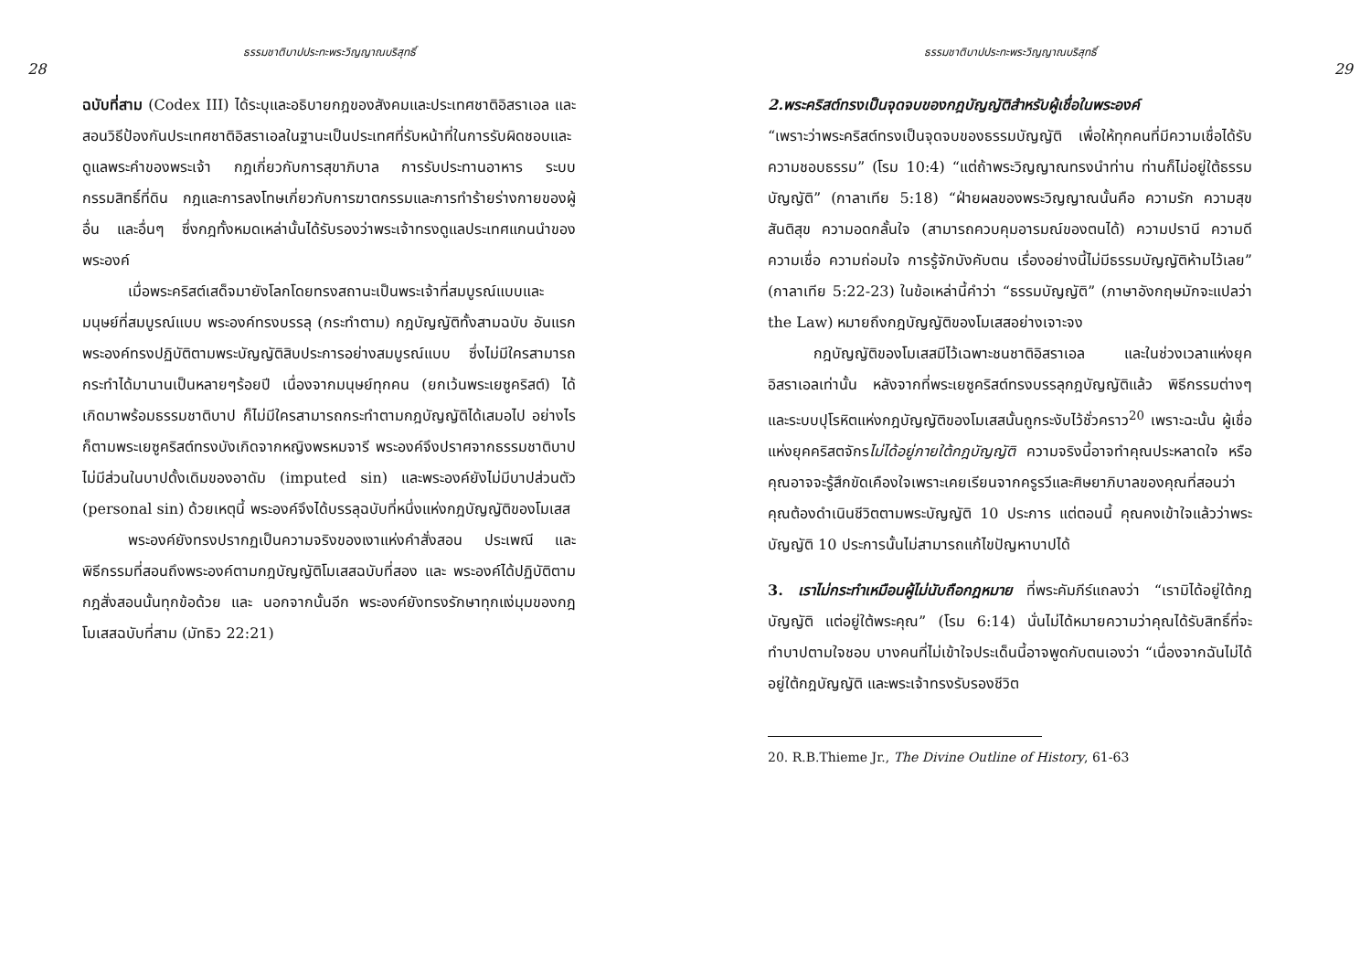28 ธรรมชาติบาปประทะพระวิญญาณบริสุทธิ์
ฉบับที่สาม (Codex III) ได้ระบุและอธิบายกฎของสังคมและประเทศชาติอิสราเอล และสอนวิธีป้องกันประเทศชาติอิสราเอลในฐานะเป็นประเทศที่รับหน้าที่ในการรับผิดชอบและดูแลพระคำของพระเจ้า กฎเกี่ยวกับการสุขาภิบาล การรับประทานอาหาร ระบบกรรมสิทธิ์ที่ดิน กฎและการลงโทษเกี่ยวกับการฆาตกรรมและการทำร้ายร่างกายของผู้อื่น และอื่นๆ ซึ่งกฎทั้งหมดเหล่านั้นได้รับรองว่าพระเจ้าทรงดูแลประเทศแกนนำของพระองค์
เมื่อพระคริสต์เสด็จมายังโลกโดยทรงสถานะเป็นพระเจ้าที่สมบูรณ์แบบและมนุษย์ที่สมบูรณ์แบบ พระองค์ทรงบรรลุ (กระทำตาม) กฎบัญญัติทั้งสามฉบับ อันแรก พระองค์ทรงปฏิบัติตามพระบัญญัติสิบประการอย่างสมบูรณ์แบบ ซึ่งไม่มีใครสามารถกระทำได้มานานเป็นหลายๆร้อยปี เนื่องจากมนุษย์ทุกคน (ยกเว้นพระเยซูคริสต์) ได้เกิดมาพร้อมธรรมชาติบาป ก็ไม่มีใครสามารถกระทำตามกฎบัญญัติได้เสมอไป อย่างไรก็ตามพระเยซูคริสต์ทรงบังเกิดจากหญิงพรหมจารี พระองค์จึงปราศจากธรรมชาติบาป ไม่มีส่วนในบาปดั้งเดิมของอาดัม (imputed sin) และพระองค์ยังไม่มีบาปส่วนตัว (personal sin) ด้วยเหตุนี้ พระองค์จึงได้บรรลุฉบับที่หนึ่งแห่งกฎบัญญัติของโมเสส
พระองค์ยังทรงปรากฏเป็นความจริงของเงาแห่งคำสั่งสอน ประเพณี และ พิธีกรรมที่สอนถึงพระองค์ตามกฎบัญญัติโมเสสฉบับที่สอง และ พระองค์ได้ปฏิบัติตามกฎสั่งสอนนั้นทุกข้อด้วย และ นอกจากนั้นอีก พระองค์ยังทรงรักษาทุกแง่มุมของกฎโมเสสฉบับที่สาม (มัทธิว 22:21)
ธรรมชาติบาปประทะพระวิญญาณบริสุทธิ์ 29
2.พระคริสต์ทรงเป็นจุดจบของกฎบัญญัติสำหรับผู้เชื่อในพระองค์
“เพราะว่าพระคริสต์ทรงเป็นจุดจบของธรรมบัญญัติ เพื่อให้ทุกคนที่มีความเชื่อได้รับความชอบธรรม” (โรม 10:4) “แต่ถ้าพระวิญญาณทรงนำท่าน ท่านก็ไม่อยู่ใต้ธรรมบัญญัติ” (กาลาเทีย 5:18) “ฝ่ายผลของพระวิญญาณนั้นคือ ความรัก ความสุข สันติสุข ความอดกลั้นใจ (สามารถควบคุมอารมณ์ของตนได้) ความปรานี ความดี ความเชื่อ ความถ่อมใจ การรู้จักบังคับตน เรื่องอย่างนี้ไม่มีธรรมบัญญัติห้ามไว้เลย” (กาลาเทีย 5:22-23) ในข้อเหล่านี้คำว่า “ธรรมบัญญัติ” (ภาษาอังกฤษมักจะแปลว่า the Law) หมายถึงกฎบัญญัติของโมเสสอย่างเจาะจง
กฎบัญญัติของโมเสสมีไว้เฉพาะชนชาติอิสราเอล และในช่วงเวลาแห่งยุคอิสราเอลเท่านั้น หลังจากที่พระเยซูคริสต์ทรงบรรลุกฎบัญญัติแล้ว พิธีกรรมต่างๆ และระบบปุโรหิตแห่งกฎบัญญัติของโมเสสนั้นถูกระงับไว้ชั่วคราว<sup>20</sup> เพราะฉะนั้น ผู้เชื่อแห่งยุคคริสตจักรไม่ได้อยู่ภายใต้กฎบัญญัติ ความจริงนี้อาจทำคุณประหลาดใจ หรือคุณอาจจะรู้สึกขัดเคืองใจเพราะเคยเรียนจากครูรวีและศิษยาภิบาลของคุณที่สอนว่าคุณต้องดำเนินชีวิตตามพระบัญญัติ 10 ประการ แต่ตอนนี้ คุณคงเข้าใจแล้วว่าพระบัญญัติ 10 ประการนั้นไม่สามารถแก้ไขปัญหาบาปได้
3. เราไม่กระทำเหมือนผู้ไม่นับถือกฎหมาย ที่พระคัมภีร์แถลงว่า “เรามิได้อยู่ใต้กฎบัญญัติ แต่อยู่ใต้พระคุณ” (โรม 6:14) นั่นไม่ได้หมายความว่าคุณได้รับสิทธิ์ที่จะทำบาปตามใจชอบ บางคนที่ไม่เข้าใจประเด็นนี้อาจพูดกับตนเองว่า “เนื่องจากฉันไม่ได้อยู่ใต้กฎบัญญัติ และพระเจ้าทรงรับรองชีวิต
20. R.B.Thieme Jr., The Divine Outline of History, 61-63